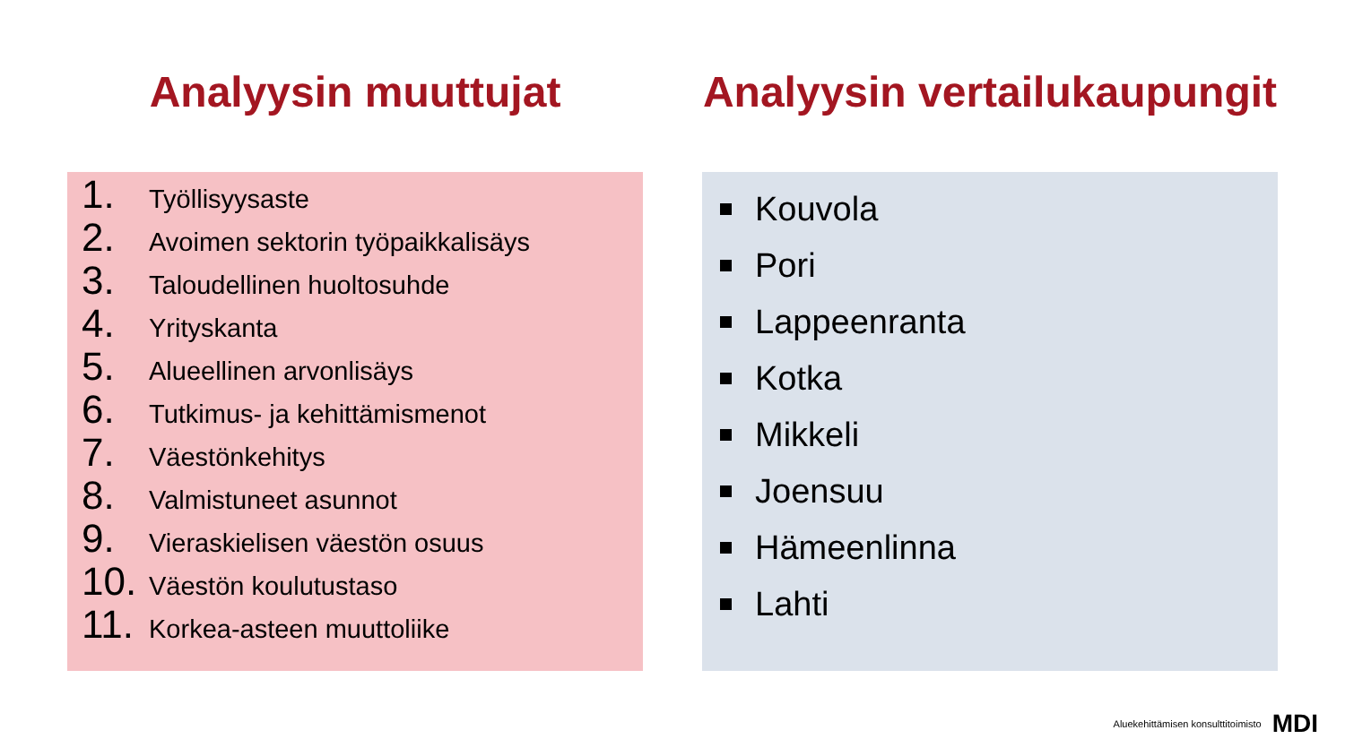Analyysin muuttujat
1. Työllisyysaste
2. Avoimen sektorin työpaikkalisäys
3. Taloudellinen huoltosuhde
4. Yrityskanta
5. Alueellinen arvonlisäys
6. Tutkimus- ja kehittämismenot
7. Väestönkehitys
8. Valmistuneet asunnot
9. Vieraskielisen väestön osuus
10. Väestön koulutustaso
11. Korkea-asteen muuttoliike
Analyysin vertailukaupungit
Kouvola
Pori
Lappeenranta
Kotka
Mikkeli
Joensuu
Hämeenlinna
Lahti
Aluekehittämisen konsulttitoimisto MDI